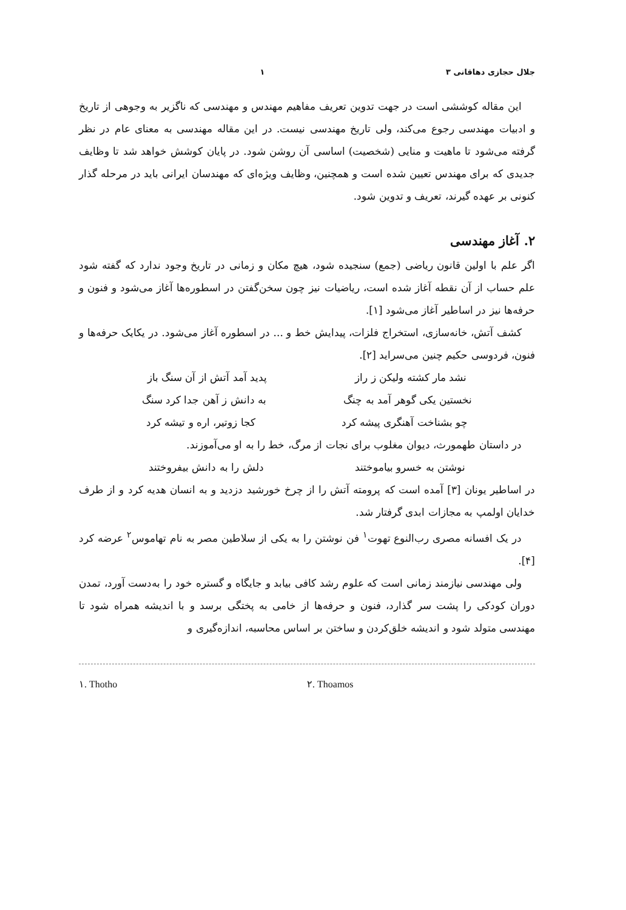جلال حجازی دهاقانی ۳ ۱
این مقاله کوششی است در جهت تدوین تعریف مفاهیم مهندس و مهندسی که ناگزیر به وجوهی از تاریخ و ادبیات مهندسی رجوع می‌کند، ولی تاریخ مهندسی نیست. در این مقاله مهندسی به معنای عام در نظر گرفته می‌شود تا ماهیت و منایی (شخصیت) اساسی آن روشن شود. در پایان کوشش خواهد شد تا وظایف جدیدی که برای مهندس تعیین شده است و همچنین، وظایف ویژه‌ای که مهندسان ایرانی باید در مرحله گذار کنونی بر عهده گیرند، تعریف و تدوین شود.
۲. آغاز مهندسی
اگر علم با اولین قانون ریاضی (جمع) سنجیده شود، هیچ مکان و زمانی در تاریخ وجود ندارد که گفته شود علم حساب از آن نقطه آغاز شده است، ریاضیات نیز چون سخن‌گفتن در اسطوره‌ها آغاز می‌شود و فنون و حرفه‌ها نیز در اساطیر آغاز می‌شود [۱].
کشف آتش، خانه‌سازی، استخراج فلزات، پیدایش خط و ... در اسطوره آغاز می‌شود. در یکایک حرفه‌ها و فنون، فردوسی حکیم چنین می‌سراید [۲].
نشد مار کشته ولیکن ز راز پدید آمد آتش از آن سنگ باز
نخستین یکی گوهر آمد به چنگ به دانش ز آهن جدا کرد سنگ
چو بشناخت آهنگری پیشه کرد کجا زوتیر، اره و تیشه کرد
در داستان طهمورث، دیوان مغلوب برای نجات از مرگ، خط را به او می‌آموزند.
نوشتن به خسرو بیاموختند دلش را به دانش بیفروختند
در اساطیر یونان [۳] آمده است که پرومته آتش را از چرخ خورشید دزدید و به انسان هدیه کرد و از طرف خدایان اولمپ به مجازات ابدی گرفتار شد.
در یک افسانه مصری رب‌النوع تهوت<sup>۱</sup> فن نوشتن را به یکی از سلاطین مصر به نام تهاموس<sup>۲</sup> عرضه کرد [۴].
ولی مهندسی نیازمند زمانی است که علوم رشد کافی بیابد و جایگاه و گستره خود را به‌دست آورد، تمدن دوران کودکی را پشت سر گذارد، فنون و حرفه‌ها از خامی به پختگی برسد و با اندیشه همراه شود تا مهندسی متولد شود و اندیشه خلق‌کردن و ساختن بر اساس محاسبه، اندازه‌گیری و
۱. Thotho ۲. Thoamos